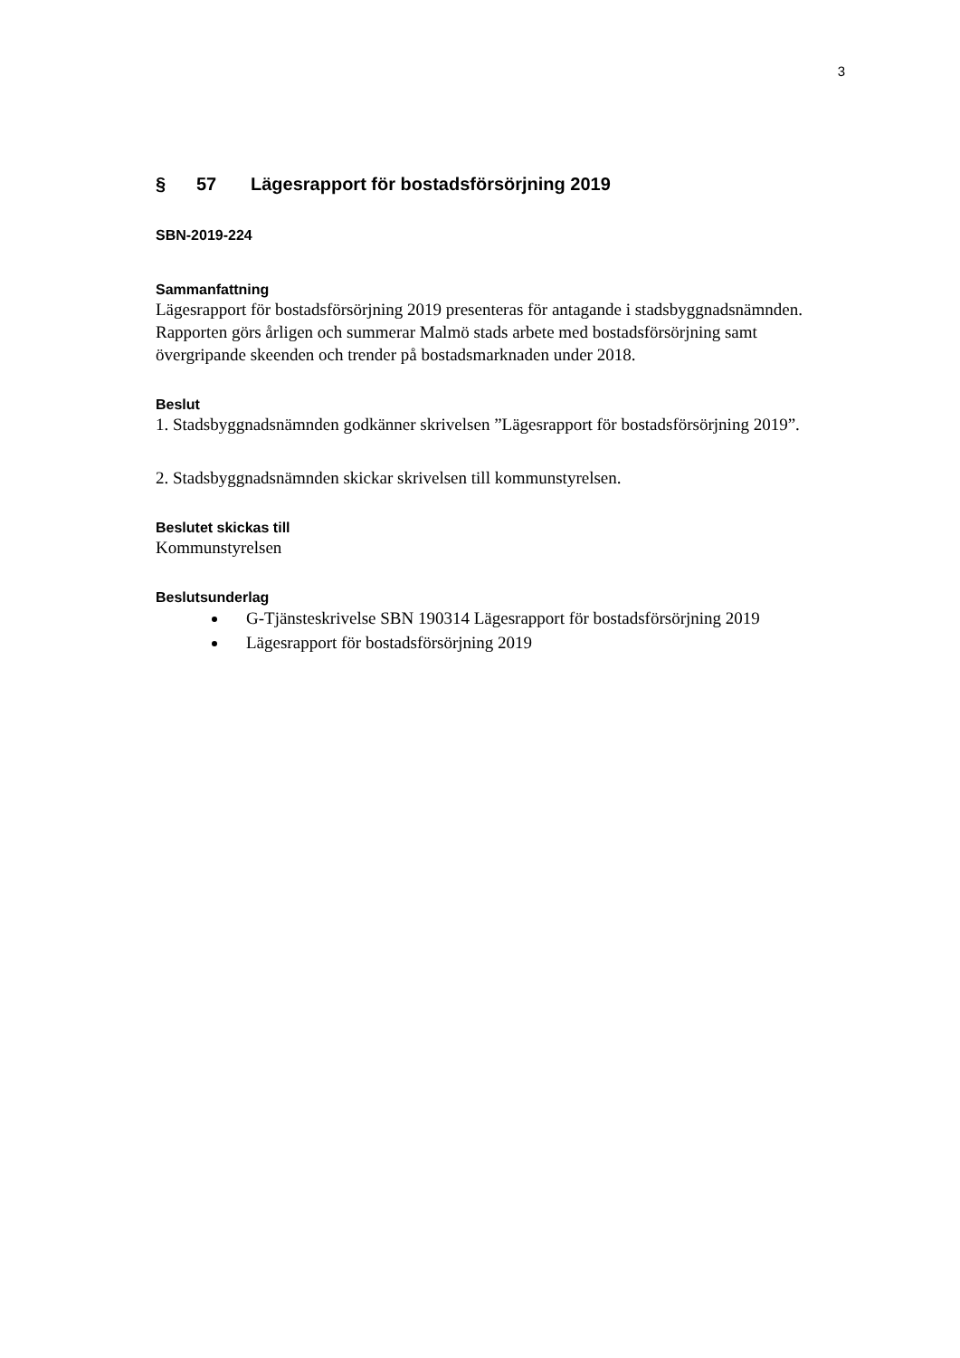3
§ 57 Lägesrapport för bostadsförsörjning 2019
SBN-2019-224
Sammanfattning
Lägesrapport för bostadsförsörjning 2019 presenteras för antagande i stadsbyggnadsnämnden. Rapporten görs årligen och summerar Malmö stads arbete med bostadsförsörjning samt övergripande skeenden och trender på bostadsmarknaden under 2018.
Beslut
1. Stadsbyggnadsnämnden godkänner skrivelsen ”Lägesrapport för bostadsförsörjning 2019”.
2. Stadsbyggnadsnämnden skickar skrivelsen till kommunstyrelsen.
Beslutet skickas till
Kommunstyrelsen
Beslutsunderlag
G-Tjänsteskrivelse SBN 190314 Lägesrapport för bostadsförsörjning 2019
Lägesrapport för bostadsförsörjning 2019